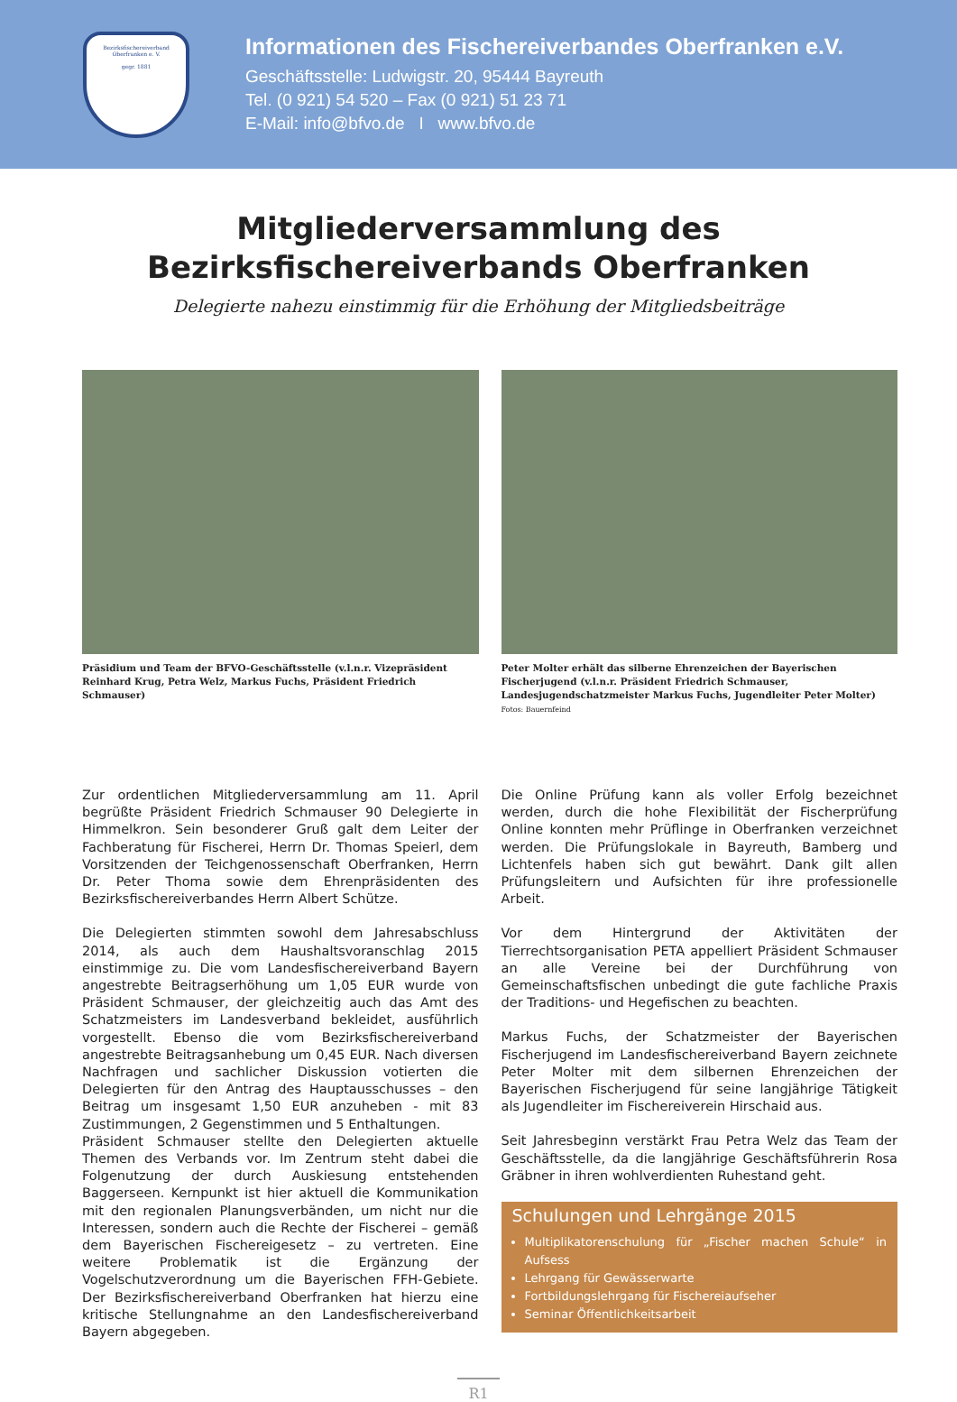Bezirksfischereiverband Oberfranken e. V.
gegr. 1881
Informationen des Fischereiverbandes Oberfranken e.V.
Geschäftsstelle: Ludwigstr. 20, 95444 Bayreuth
Tel. (0 921) 54 520 – Fax (0 921) 51 23 71
E-Mail: info@bfvo.de I www.bfvo.de
Mitgliederversammlung des
Bezirksfischereiverbands Oberfranken
Delegierte nahezu einstimmig für die Erhöhung der Mitgliedsbeiträge
Präsidium und Team der BFVO-Geschäftsstelle (v.l.n.r. Vizepräsident Reinhard Krug, Petra Welz, Markus Fuchs, Präsident Friedrich Schmauser)
Peter Molter erhält das silberne Ehrenzeichen der Bayerischen Fischerjugend (v.l.n.r. Präsident Friedrich Schmauser, Landesjugendschatzmeister Markus Fuchs, Jugendleiter Peter Molter) Fotos: Bauernfeind
Zur ordentlichen Mitgliederversammlung am 11. April begrüßte Präsident Friedrich Schmauser 90 Delegierte in Himmelkron. Sein besonderer Gruß galt dem Leiter der Fachberatung für Fischerei, Herrn Dr. Thomas Speierl, dem Vorsitzenden der Teichgenossenschaft Oberfranken, Herrn Dr. Peter Thoma sowie dem Ehrenpräsidenten des Bezirksfischereiverbandes Herrn Albert Schütze.
Die Delegierten stimmten sowohl dem Jahresabschluss 2014, als auch dem Haushaltsvoranschlag 2015 einstimmige zu. Die vom Landesfischereiverband Bayern angestrebte Beitragserhöhung um 1,05 EUR wurde von Präsident Schmauser, der gleichzeitig auch das Amt des Schatzmeisters im Landesverband bekleidet, ausführlich vorgestellt. Ebenso die vom Bezirksfischereiverband angestrebte Beitragsanhebung um 0,45 EUR. Nach diversen Nachfragen und sachlicher Diskussion votierten die Delegierten für den Antrag des Hauptausschusses – den Beitrag um insgesamt 1,50 EUR anzuheben - mit 83 Zustimmungen, 2 Gegenstimmen und 5 Enthaltungen.
Präsident Schmauser stellte den Delegierten aktuelle Themen des Verbands vor. Im Zentrum steht dabei die Folgenutzung der durch Auskiesung entstehenden Baggerseen. Kernpunkt ist hier aktuell die Kommunikation mit den regionalen Planungsverbänden, um nicht nur die Interessen, sondern auch die Rechte der Fischerei – gemäß dem Bayerischen Fischereigesetz – zu vertreten. Eine weitere Problematik ist die Ergänzung der Vogelschutzverordnung um die Bayerischen FFH-Gebiete. Der Bezirksfischereiverband Oberfranken hat hierzu eine kritische Stellungnahme an den Landesfischereiverband Bayern abgegeben.
Die Online Prüfung kann als voller Erfolg bezeichnet werden, durch die hohe Flexibilität der Fischerprüfung Online konnten mehr Prüflinge in Oberfranken verzeichnet werden. Die Prüfungslokale in Bayreuth, Bamberg und Lichtenfels haben sich gut bewährt. Dank gilt allen Prüfungsleitern und Aufsichten für ihre professionelle Arbeit.
Vor dem Hintergrund der Aktivitäten der Tierrechtsorganisation PETA appelliert Präsident Schmauser an alle Vereine bei der Durchführung von Gemeinschaftsfischen unbedingt die gute fachliche Praxis der Traditions- und Hegefischen zu beachten.
Markus Fuchs, der Schatzmeister der Bayerischen Fischerjugend im Landesfischereiverband Bayern zeichnete Peter Molter mit dem silbernen Ehrenzeichen der Bayerischen Fischerjugend für seine langjährige Tätigkeit als Jugendleiter im Fischereiverein Hirschaid aus.
Seit Jahresbeginn verstärkt Frau Petra Welz das Team der Geschäftsstelle, da die langjährige Geschäftsführerin Rosa Gräbner in ihren wohlverdienten Ruhestand geht.
Schulungen und Lehrgänge 2015
Multiplikatorenschulung für „Fischer machen Schule“ in Aufsess
Lehrgang für Gewässerwarte
Fortbildungslehrgang für Fischereiaufseher
Seminar Öffentlichkeitsarbeit
R1